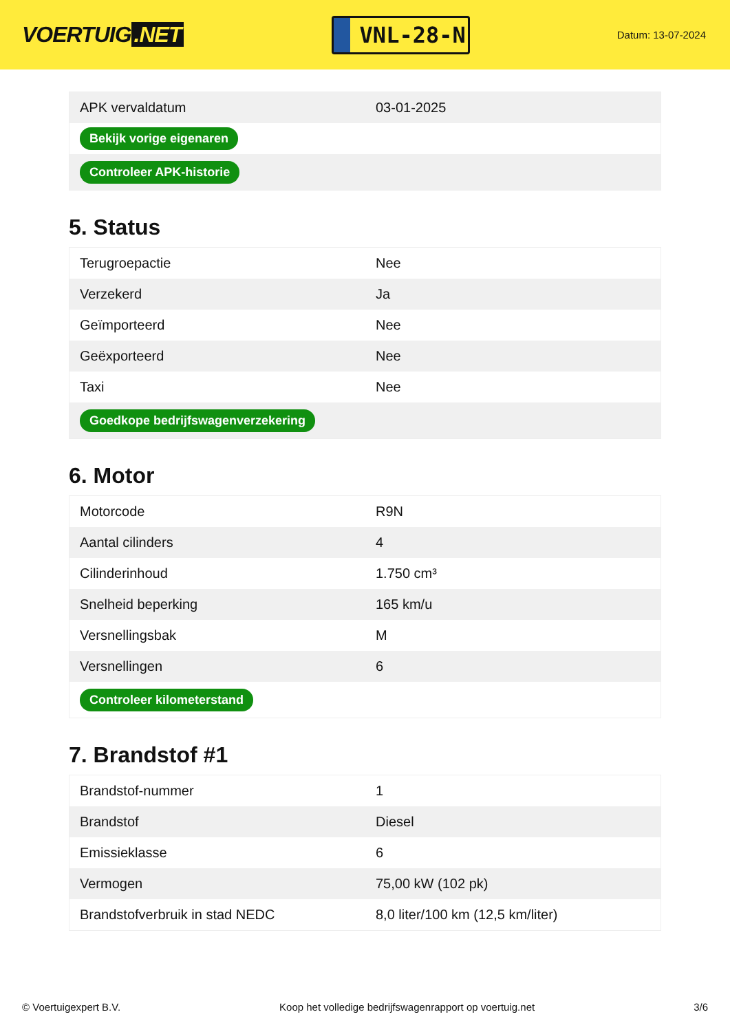VOERTUIG.NET
VNL-28-N
Datum: 13-07-2024
| APK vervaldatum | 03-01-2025 |
| Bekijk vorige eigenaren | |
| Controleer APK-historie | |
5. Status
| Terugroepactie | Nee |
| Verzekerd | Ja |
| Geïmporteerd | Nee |
| Geëxporteerd | Nee |
| Taxi | Nee |
| Goedkope bedrijfswagenverzekering | |
6. Motor
| Motorcode | R9N |
| Aantal cilinders | 4 |
| Cilinderinhoud | 1.750 cm³ |
| Snelheid beperking | 165 km/u |
| Versnellingsbak | M |
| Versnellingen | 6 |
| Controleer kilometerstand | |
7. Brandstof #1
| Brandstof-nummer | 1 |
| Brandstof | Diesel |
| Emissieklasse | 6 |
| Vermogen | 75,00 kW (102 pk) |
| Brandstofverbruik in stad NEDC | 8,0 liter/100 km (12,5 km/liter) |
© Voertuigexpert B.V. Koop het volledige bedrijfswagenrapport op voertuig.net 3/6